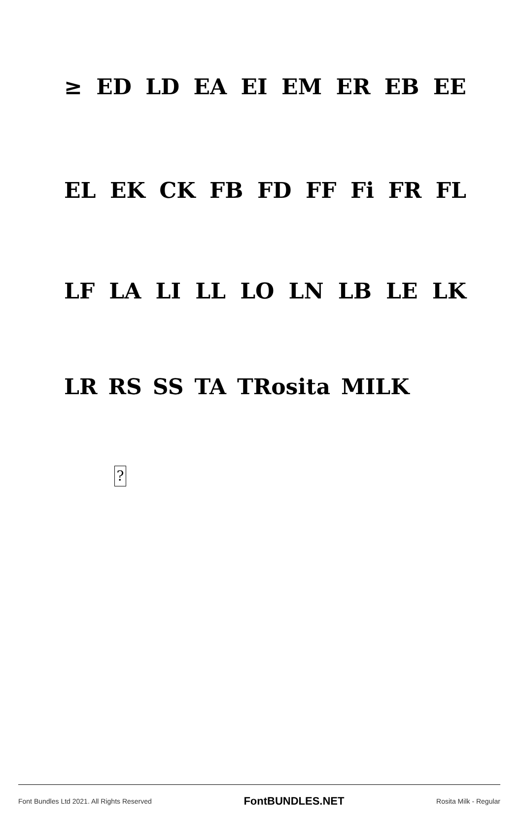≥ ED LD EA EI EM ER EB EE
EL EK CK FB FD FF Fi FR FL
LF LA LI LL LO LN LB LE LK
LR RS SS TA TRosita MILK
?
Font Bundles Ltd 2021. All Rights Reserved FontBUNDLES.NET Rosita Milk - Regular